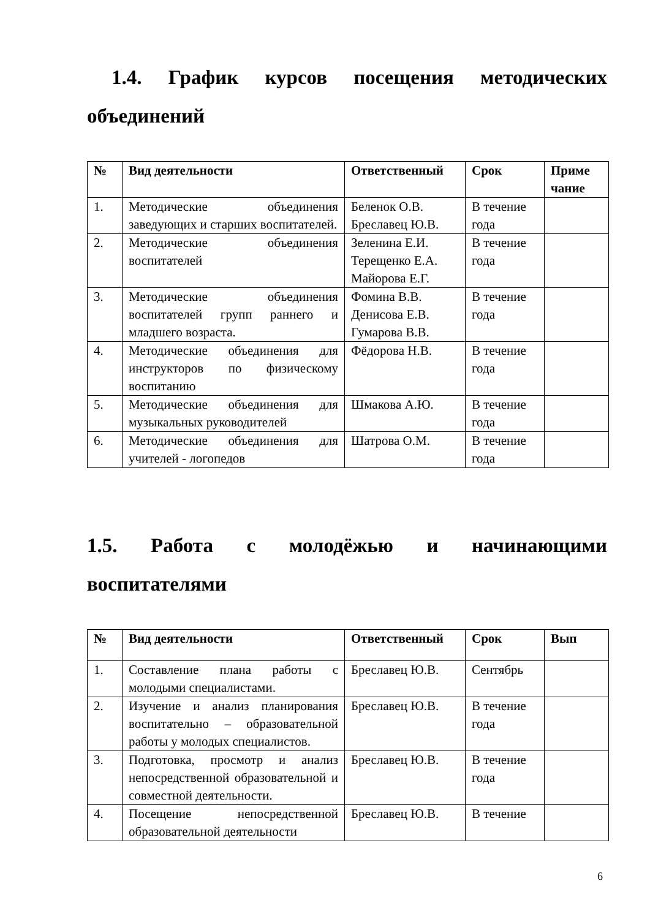1.4. График курсов посещения методических объединений
| № | Вид деятельности | Ответственный | Срок | Приме чание |
| --- | --- | --- | --- | --- |
| 1. | Методические объединения заведующих и старших воспитателей. | Беленок О.В. Бреславец Ю.В. | В течение года | |
| 2. | Методические объединения воспитателей | Зеленина Е.И. Терещенко Е.А. Майорова Е.Г. | В течение года | |
| 3. | Методические объединения воспитателей групп раннего и младшего возраста. | Фомина В.В. Денисова Е.В. Гумарова В.В. | В течение года | |
| 4. | Методические объединения для инструкторов по физическому воспитанию | Фёдорова Н.В. | В течение года | |
| 5. | Методические объединения для музыкальных руководителей | Шмакова А.Ю. | В течение года | |
| 6. | Методические объединения для учителей - логопедов | Шатрова О.М. | В течение года | |
1.5. Работа с молодёжью и начинающими воспитателями
| № | Вид деятельности | Ответственный | Срок | Вып |
| --- | --- | --- | --- | --- |
| 1. | Составление плана работы с молодыми специалистами. | Бреславец Ю.В. | Сентябрь | |
| 2. | Изучение и анализ планирования воспитательно – образовательной работы у молодых специалистов. | Бреславец Ю.В. | В течение года | |
| 3. | Подготовка, просмотр и анализ непосредственной образовательной и совместной деятельности. | Бреславец Ю.В. | В течение года | |
| 4. | Посещение непосредственной образовательной деятельности | Бреславец Ю.В. | В течение | |
6